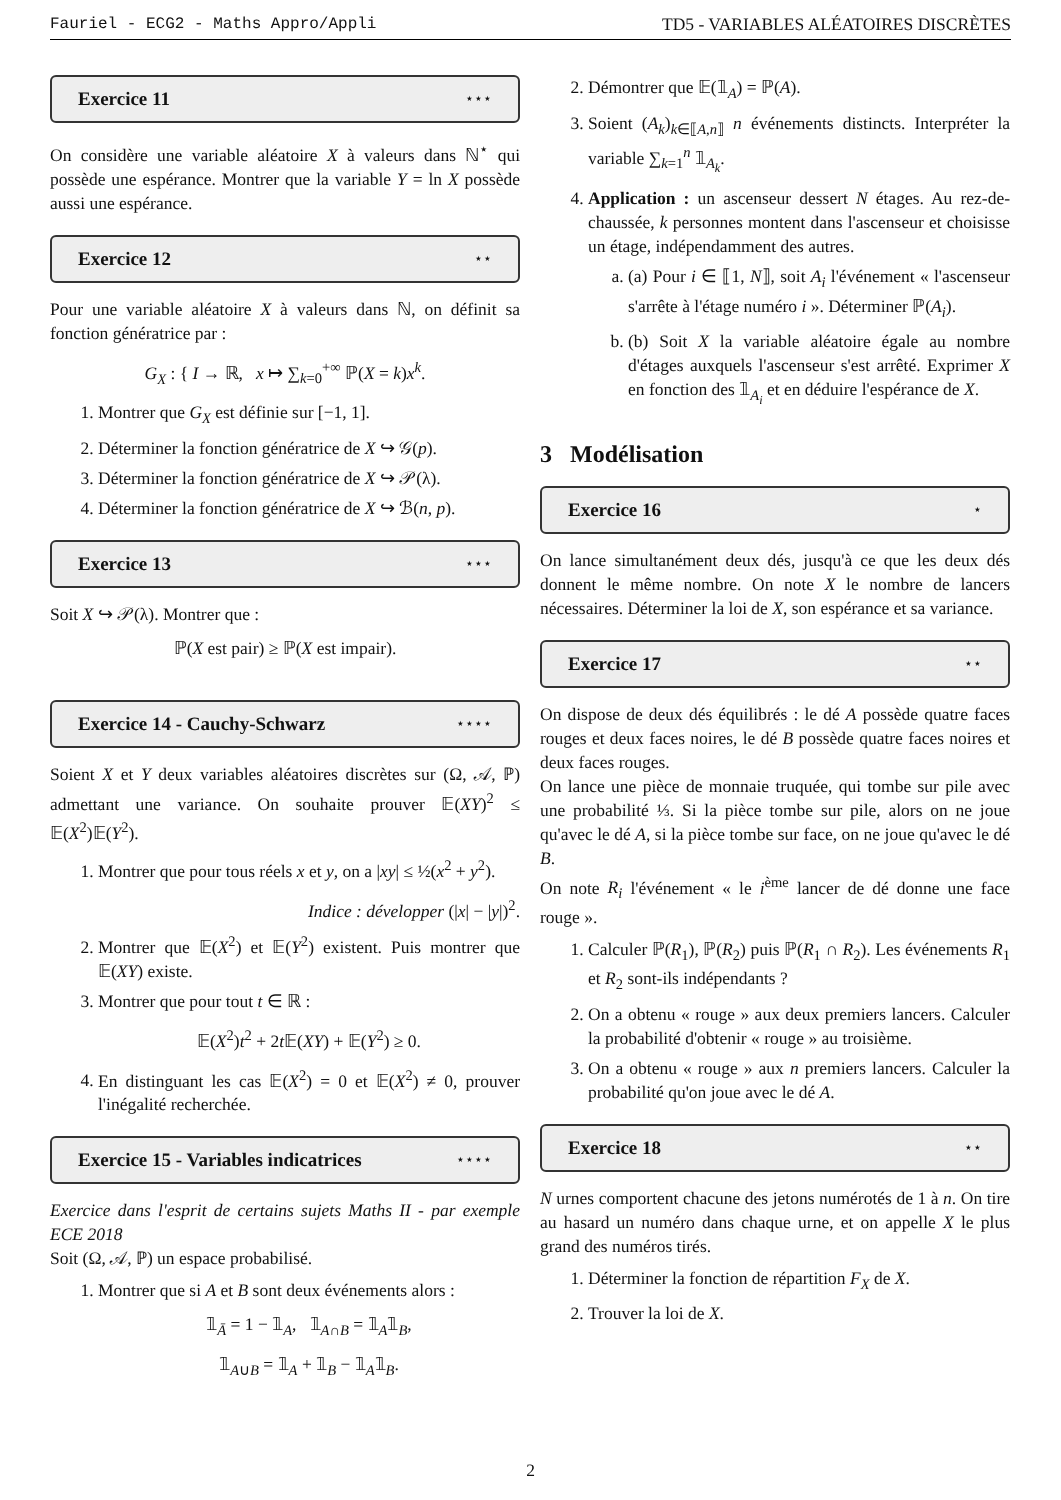Fauriel - ECG2 - Maths Appro/Appli TD5 - VARIABLES ALÉATOIRES DISCRÈTES
Exercice 11 ⋆⋆⋆
On considère une variable aléatoire X à valeurs dans ℕ<sup>⋆</sup> qui possède une espérance. Montrer que la variable Y = ln X possède aussi une espérance.
Exercice 12 ⋆⋆
Pour une variable aléatoire X à valeurs dans ℕ, on définit sa fonction génératrice par :
G<sub>X</sub> : { I → ℝ, x ↦ ∑<sub>k=0</sub><sup>+∞</sup> ℙ(X = k)x<sup>k</sup>.
1. Montrer que G<sub>X</sub> est définie sur [−1, 1].
2. Déterminer la fonction génératrice de X ↪ 𝒢(p).
3. Déterminer la fonction génératrice de X ↪ 𝒫(λ).
4. Déterminer la fonction génératrice de X ↪ ℬ(n, p).
Exercice 13 ⋆⋆⋆
Soit X ↪ 𝒫(λ). Montrer que :
ℙ(X est pair) ≥ ℙ(X est impair).
Exercice 14 - Cauchy-Schwarz ⋆⋆⋆⋆
Soient X et Y deux variables aléatoires discrètes sur (Ω, 𝒜, ℙ) admettant une variance. On souhaite prouver 𝔼(XY)<sup>2</sup> ≤ 𝔼(X<sup>2</sup>)𝔼(Y<sup>2</sup>).
1. Montrer que pour tous réels x et y, on a |xy| ≤ ½(x<sup>2</sup> + y<sup>2</sup>).
Indice : développer (|x| − |y|)<sup>2</sup>.
2. Montrer que 𝔼(X<sup>2</sup>) et 𝔼(Y<sup>2</sup>) existent. Puis montrer que 𝔼(XY) existe.
3. Montrer que pour tout t ∈ ℝ :
𝔼(X<sup>2</sup>)t<sup>2</sup> + 2t 𝔼(XY) + 𝔼(Y<sup>2</sup>) ≥ 0.
4. En distinguant les cas 𝔼(X<sup>2</sup>) = 0 et 𝔼(X<sup>2</sup>) ≠ 0, prouver l'inégalité recherchée.
Exercice 15 - Variables indicatrices ⋆⋆⋆⋆
Exercice dans l'esprit de certains sujets Maths II - par exemple ECE 2018
Soit (Ω, 𝒜, ℙ) un espace probabilisé.
1. Montrer que si A et B sont deux événements alors :
𝟙<sub>Ā</sub> = 1 − 𝟙<sub>A</sub>, 𝟙<sub>A∩B</sub> = 𝟙<sub>A</sub>𝟙<sub>B</sub>,
𝟙<sub>A∪B</sub> = 𝟙<sub>A</sub> + 𝟙<sub>B</sub> − 𝟙<sub>A</sub>𝟙<sub>B</sub>.
2. Démontrer que 𝔼(𝟙<sub>A</sub>) = ℙ(A).
3. Soient (A<sub>k</sub>)<sub>k∈⟦A,n⟧</sub> n événements distincts. Interpréter la variable ∑<sub>k=1</sub><sup>n</sup> 𝟙<sub>A<sub>k</sub></sub>.
4. Application : un ascenseur dessert N étages. Au rez-de-chaussée, k personnes montent dans l'ascenseur et choisisse un étage, indépendamment des autres.
a. (a) Pour i ∈ ⟦1, N⟧, soit A<sub>i</sub> l'événement « l'ascenseur s'arrête à l'étage numéro i ». Déterminer ℙ(A<sub>i</sub>).
b. (b) Soit X la variable aléatoire égale au nombre d'étages auxquels l'ascenseur s'est arrêté. Exprimer X en fonction des 𝟙<sub>A<sub>i</sub></sub> et en déduire l'espérance de X.
3 Modélisation
Exercice 16 ⋆
On lance simultanément deux dés, jusqu'à ce que les deux dés donnent le même nombre. On note X le nombre de lancers nécessaires. Déterminer la loi de X, son espérance et sa variance.
Exercice 17 ⋆⋆
On dispose de deux dés équilibrés : le dé A possède quatre faces rouges et deux faces noires, le dé B possède quatre faces noires et deux faces rouges.
On lance une pièce de monnaie truquée, qui tombe sur pile avec une probabilité ⅓. Si la pièce tombe sur pile, alors on ne joue qu'avec le dé A, si la pièce tombe sur face, on ne joue qu'avec le dé B.
On note R<sub>i</sub> l'événement « le i<sup>ème</sup> lancer de dé donne une face rouge ».
1. Calculer ℙ(R<sub>1</sub>), ℙ(R<sub>2</sub>) puis ℙ(R<sub>1</sub> ∩ R<sub>2</sub>). Les événements R<sub>1</sub> et R<sub>2</sub> sont-ils indépendants ?
2. On a obtenu « rouge » aux deux premiers lancers. Calculer la probabilité d'obtenir « rouge » au troisième.
3. On a obtenu « rouge » aux n premiers lancers. Calculer la probabilité qu'on joue avec le dé A.
Exercice 18 ⋆⋆
N urnes comportent chacune des jetons numérotés de 1 à n. On tire au hasard un numéro dans chaque urne, et on appelle X le plus grand des numéros tirés.
1. Déterminer la fonction de répartition F<sub>X</sub> de X.
2. Trouver la loi de X.
2